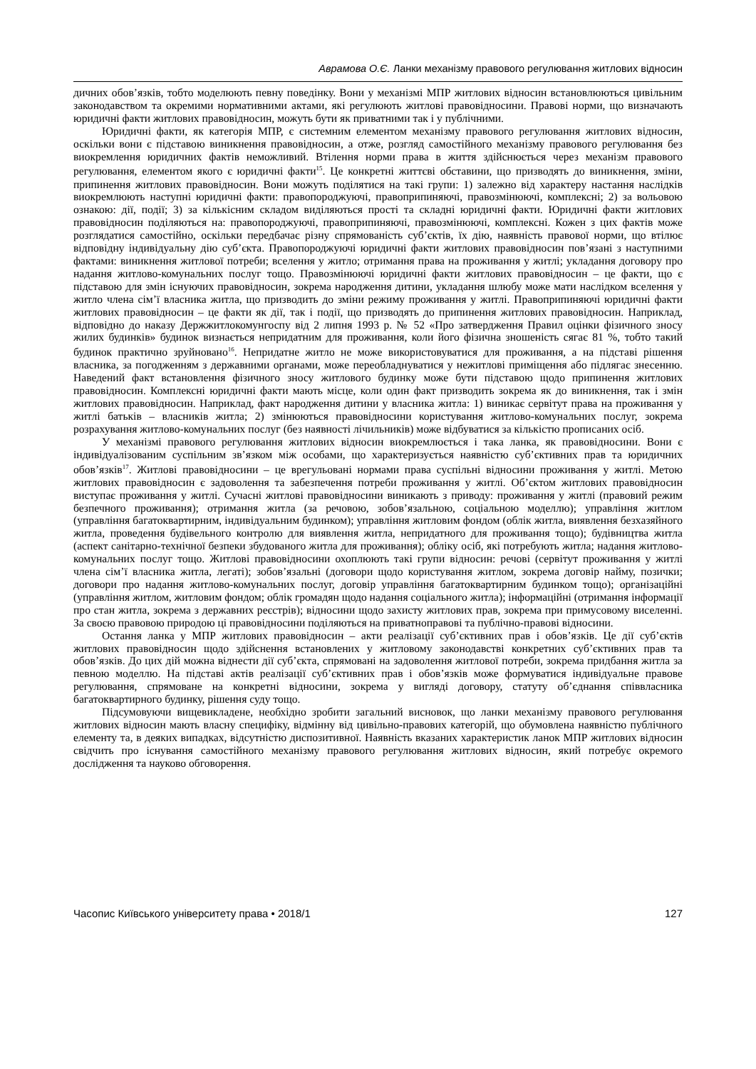Аврамова О.Є. Ланки механізму правового регулювання житлових відносин
дичних обов’язків, тобто моделюють певну поведінку. Вони у механізмі МПР житлових відносин встановлюються цивільним законодавством та окремими нормативними актами, які регулюють житлові правовідносини. Правові норми, що визначають юридичні факти житлових правовідносин, можуть бути як приватними так і у публічними.
Юридичні факти, як категорія МПР, є системним елементом механізму правового регулювання житлових відносин, оскільки вони є підставою виникнення правовідносин, а отже, розгляд самостійного механізму правового регулювання без виокремлення юридичних фактів неможливий. Втілення норми права в життя здійснюється через механізм правового регулювання, елементом якого є юридичні факти<sup>15</sup>. Це конкретні життєві обставини, що призводять до виникнення, зміни, припинення житлових правовідносин. Вони можуть поділятися на такі групи: 1) залежно від характеру настання наслідків виокремлюють наступні юридичні факти: правопороджуючі, правоприпиняючі, правозмінюючі, комплексні; 2) за вольовою ознакою: дії, події; 3) за кількісним складом виділяються прості та складні юридичні факти. Юридичні факти житлових правовідносин поділяються на: правопороджуючі, правоприпиняючі, правозмінюючі, комплексні. Кожен з цих фактів може розглядатися самостійно, оскільки передбачає різну спрямованість суб’єктів, їх дію, наявність правової норми, що втілює відповідну індивідуальну дію суб’єкта. Правопороджуючі юридичні факти житлових правовідносин пов’язані з наступними фактами: виникнення житлової потреби; вселення у житло; отримання права на проживання у житлі; укладання договору про надання житлово-комунальних послуг тощо. Правозмінюючі юридичні факти житлових правовідносин – це факти, що є підставою для змін існуючих правовідносин, зокрема народження дитини, укладання шлюбу може мати наслідком вселення у житло члена сім’ї власника житла, що призводить до зміни режиму проживання у житлі. Правоприпиняючі юридичні факти житлових правовідносин – це факти як дії, так і події, що призводять до припинення житлових правовідносин. Наприклад, відповідно до наказу Держжитлокомунгоспу від 2 липня 1993 р. № 52 «Про затвердження Правил оцінки фізичного зносу жилих будинків» будинок визнається непридатним для проживання, коли його фізична зношеність сягає 81 %, тобто такий будинок практично зруйновано<sup>16</sup>. Непридатне житло не може використовуватися для проживання, а на підставі рішення власника, за погодженням з державними органами, може переобладнуватися у нежитлові приміщення або підлягає знесенню. Наведений факт встановлення фізичного зносу житлового будинку може бути підставою щодо припинення житлових правовідносин. Комплексні юридичні факти мають місце, коли один факт призводить зокрема як до виникнення, так і змін житлових правовідносин. Наприклад, факт народження дитини у власника житла: 1) виникає сервітут права на проживання у житлі батьків – власників житла; 2) змінюються правовідносини користування житлово-комунальних послуг, зокрема розрахування житлово-комунальних послуг (без наявності лічильників) може відбуватися за кількістю прописаних осіб.
У механізмі правового регулювання житлових відносин виокремлюється і така ланка, як правовідносини. Вони є індивідуалізованим суспільним зв’язком між особами, що характеризується наявністю суб’єктивних прав та юридичних обов’язків<sup>17</sup>. Житлові правовідносини – це врегульовані нормами права суспільні відносини проживання у житлі. Метою житлових правовідносин є задоволення та забезпечення потреби проживання у житлі. Об’єктом житлових правовідносин виступає проживання у житлі. Сучасні житлові правовідносини виникають з приводу: проживання у житлі (правовий режим безпечного проживання); отримання житла (за речовою, зобов’язальною, соціальною моделлю); управління житлом (управління багатоквартирним, індивідуальним будинком); управління житловим фондом (облік житла, виявлення безхазяйного житла, проведення будівельного контролю для виявлення житла, непридатного для проживання тощо); будівництва житла (аспект санітарно-технічної безпеки збудованого житла для проживання); обліку осіб, які потребують житла; надання житлово-комунальних послуг тощо. Житлові правовідносини охоплюють такі групи відносин: речові (сервітут проживання у житлі члена сім’ї власника житла, легаті); зобов’язальні (договори щодо користування житлом, зокрема договір найму, позички; договори про надання житлово-комунальних послуг, договір управління багатоквартирним будинком тощо); організаційні (управління житлом, житловим фондом; облік громадян щодо надання соціального житла); інформаційні (отримання інформації про стан житла, зокрема з державних реєстрів); відносини щодо захисту житлових прав, зокрема при примусовому виселенні. За своєю правовою природою ці правовідносини поділяються на приватноправові та публічно-правові відносини.
Остання ланка у МПР житлових правовідносин – акти реалізації суб’єктивних прав і обов’язків. Це дії суб’єктів житлових правовідносин щодо здійснення встановлених у житловому законодавстві конкретних суб’єктивних прав та обов’язків. До цих дій можна віднести дії суб’єкта, спрямовані на задоволення житлової потреби, зокрема придбання житла за певною моделлю. На підставі актів реалізації суб’єктивних прав і обов’язків може формуватися індивідуальне правове регулювання, спрямоване на конкретні відносини, зокрема у вигляді договору, статуту об’єднання співвласника багатоквартирного будинку, рішення суду тощо.
Підсумовуючи вищевикладене, необхідно зробити загальний висновок, що ланки механізму правового регулювання житлових відносин мають власну специфіку, відмінну від цивільно-правових категорій, що обумовлена наявністю публічного елементу та, в деяких випадках, відсутністю диспозитивної. Наявність вказаних характеристик ланок МПР житлових відносин свідчить про існування самостійного механізму правового регулювання житлових відносин, який потребує окремого дослідження та науково обговорення.
Часопис Київського університету права • 2018/1 127